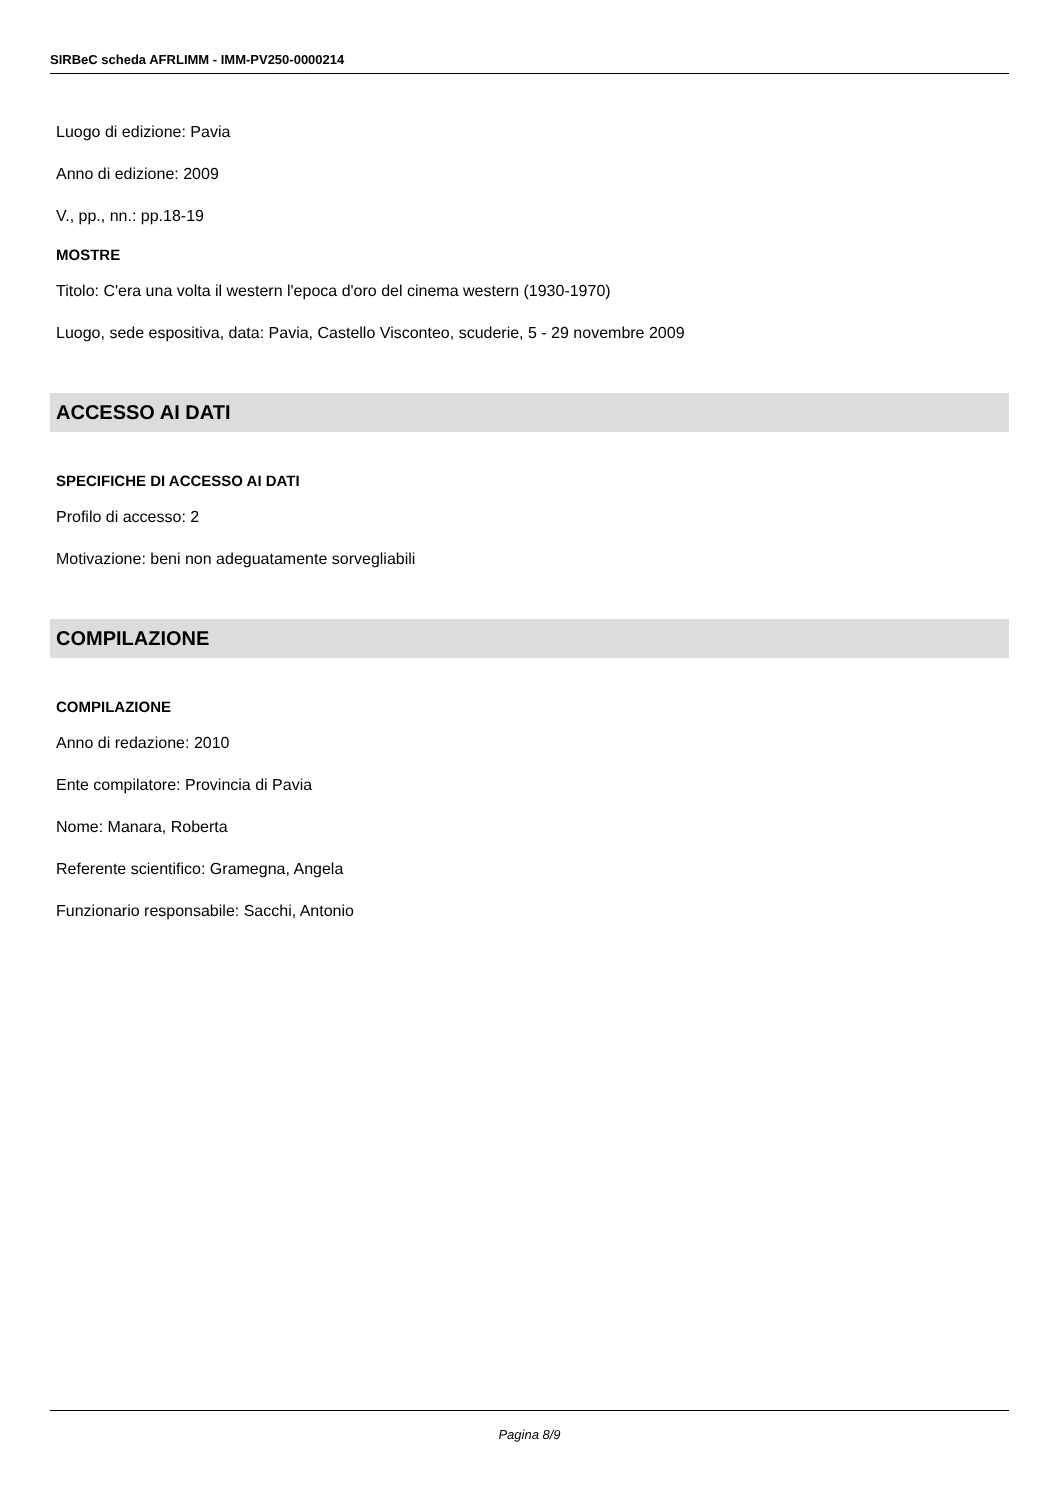SIRBeC scheda AFRLIMM - IMM-PV250-0000214
Luogo di edizione: Pavia
Anno di edizione: 2009
V., pp., nn.: pp.18-19
MOSTRE
Titolo: C'era una volta il western l'epoca d'oro del cinema western (1930-1970)
Luogo, sede espositiva, data: Pavia, Castello Visconteo, scuderie, 5 - 29 novembre 2009
ACCESSO AI DATI
SPECIFICHE DI ACCESSO AI DATI
Profilo di accesso: 2
Motivazione: beni non adeguatamente sorvegliabili
COMPILAZIONE
COMPILAZIONE
Anno di redazione: 2010
Ente compilatore: Provincia di Pavia
Nome: Manara, Roberta
Referente scientifico: Gramegna, Angela
Funzionario responsabile: Sacchi, Antonio
Pagina 8/9